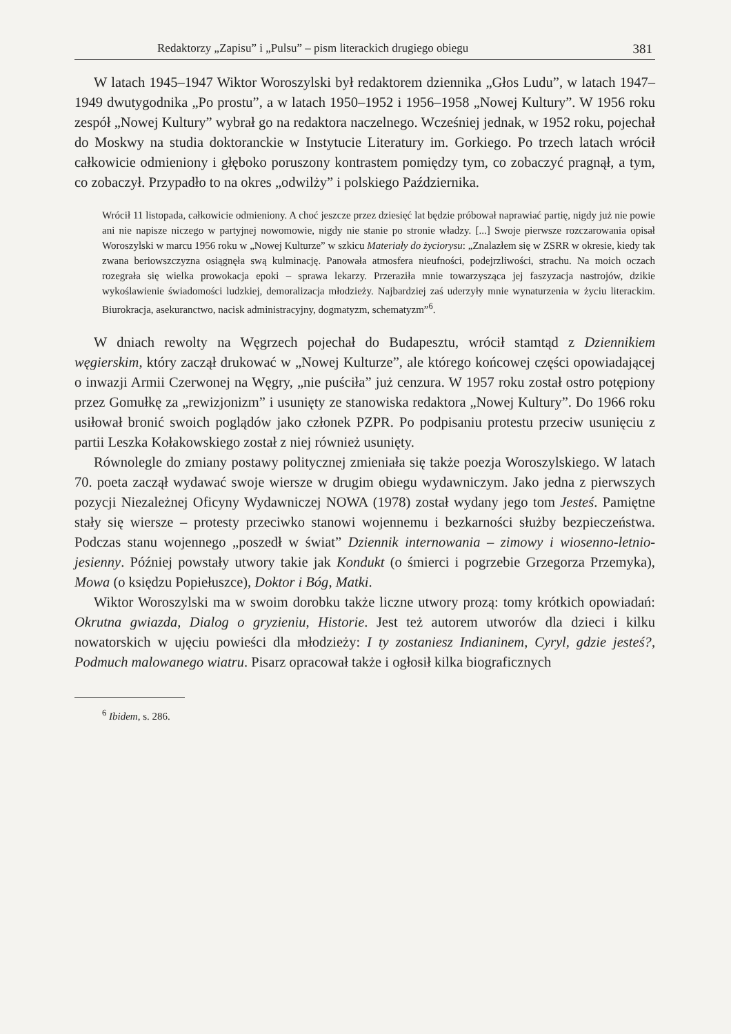Redaktorzy „Zapisu” i „Pulsu” – pism literackich drugiego obiegu 381
W latach 1945–1947 Wiktor Woroszylski był redaktorem dziennika „Głos Ludu”, w latach 1947–1949 dwutygodnika „Po prostu”, a w latach 1950–1952 i 1956–1958 „Nowej Kultury”. W 1956 roku zespół „Nowej Kultury” wybrał go na redaktora naczelnego. Wcześniej jednak, w 1952 roku, pojechał do Moskwy na studia doktoranckie w Instytucie Literatury im. Gorkiego. Po trzech latach wrócił całkowicie odmieniony i głęboko poruszony kontrastem pomiędzy tym, co zobaczyć pragnął, a tym, co zobaczył. Przypadło to na okres „odwilży” i polskiego Października.
Wrócił 11 listopada, całkowicie odmieniony. A choć jeszcze przez dziesięć lat będzie próbował naprawiać partię, nigdy już nie powie ani nie napisze niczego w partyjnej nowomowie, nigdy nie stanie po stronie władzy. [...] Swoje pierwsze rozczarowania opisał Woroszylski w marcu 1956 roku w „Nowej Kulturze” w szkicu Materiały do życiorysu: „Znalazłem się w ZSRR w okresie, kiedy tak zwana beriowszczyzna osiągnęła swą kulminację. Panowała atmosfera nieufności, podejrzliwości, strachu. Na moich oczach rozegrała się wielka prowokacja epoki – sprawa lekarzy. Przeraziła mnie towarzysząca jej faszyzacja nastrojów, dzikie wykoślawienie świadomości ludzkiej, demoralizacja młodzieży. Najbardziej zaś uderzyły mnie wynaturzenia w życiu literackim. Biurokracja, asekuranctwo, nacisk administracyjny, dogmatyzm, schematyzm”<sup>6</sup>.
W dniach rewolty na Węgrzech pojechał do Budapesztu, wrócił stamtąd z Dziennikiem węgierskim, który zaczął drukować w „Nowej Kulturze”, ale którego końcowej części opowiadającej o inwazji Armii Czerwonej na Węgry, „nie puściła” już cenzura. W 1957 roku został ostro potępiony przez Gomułkę za „rewizjonizm” i usunięty ze stanowiska redaktora „Nowej Kultury”. Do 1966 roku usiłował bronić swoich poglądów jako członek PZPR. Po podpisaniu protestu przeciw usunięciu z partii Leszka Kołakowskiego został z niej również usunięty.
Równolegle do zmiany postawy politycznej zmieniała się także poezja Woroszylskiego. W latach 70. poeta zaczął wydawać swoje wiersze w drugim obiegu wydawniczym. Jako jedna z pierwszych pozycji Niezależnej Oficyny Wydawniczej NOWA (1978) został wydany jego tom Jesteś. Pamiętne stały się wiersze – protesty przeciwko stanowi wojennemu i bezkarności służby bezpieczeństwa. Podczas stanu wojennego „poszedł w świat” Dziennik internowania – zimowy i wiosenno-letnio-jesienny. Później powstały utwory takie jak Kondukt (o śmierci i pogrzebie Grzegorza Przemyka), Mowa (o księdzu Popiełuszce), Doktor i Bóg, Matki.
Wiktor Woroszylski ma w swoim dorobku także liczne utwory prozą: tomy krótkich opowiadań: Okrutna gwiazda, Dialog o gryzieniu, Historie. Jest też autorem utworów dla dzieci i kilku nowatorskich w ujęciu powieści dla młodzieży: I ty zostaniesz Indianinem, Cyryl, gdzie jesteś?, Podmuch malowanego wiatru. Pisarz opracował także i ogłosił kilka biograficznych
<sup>6</sup> Ibidem, s. 286.